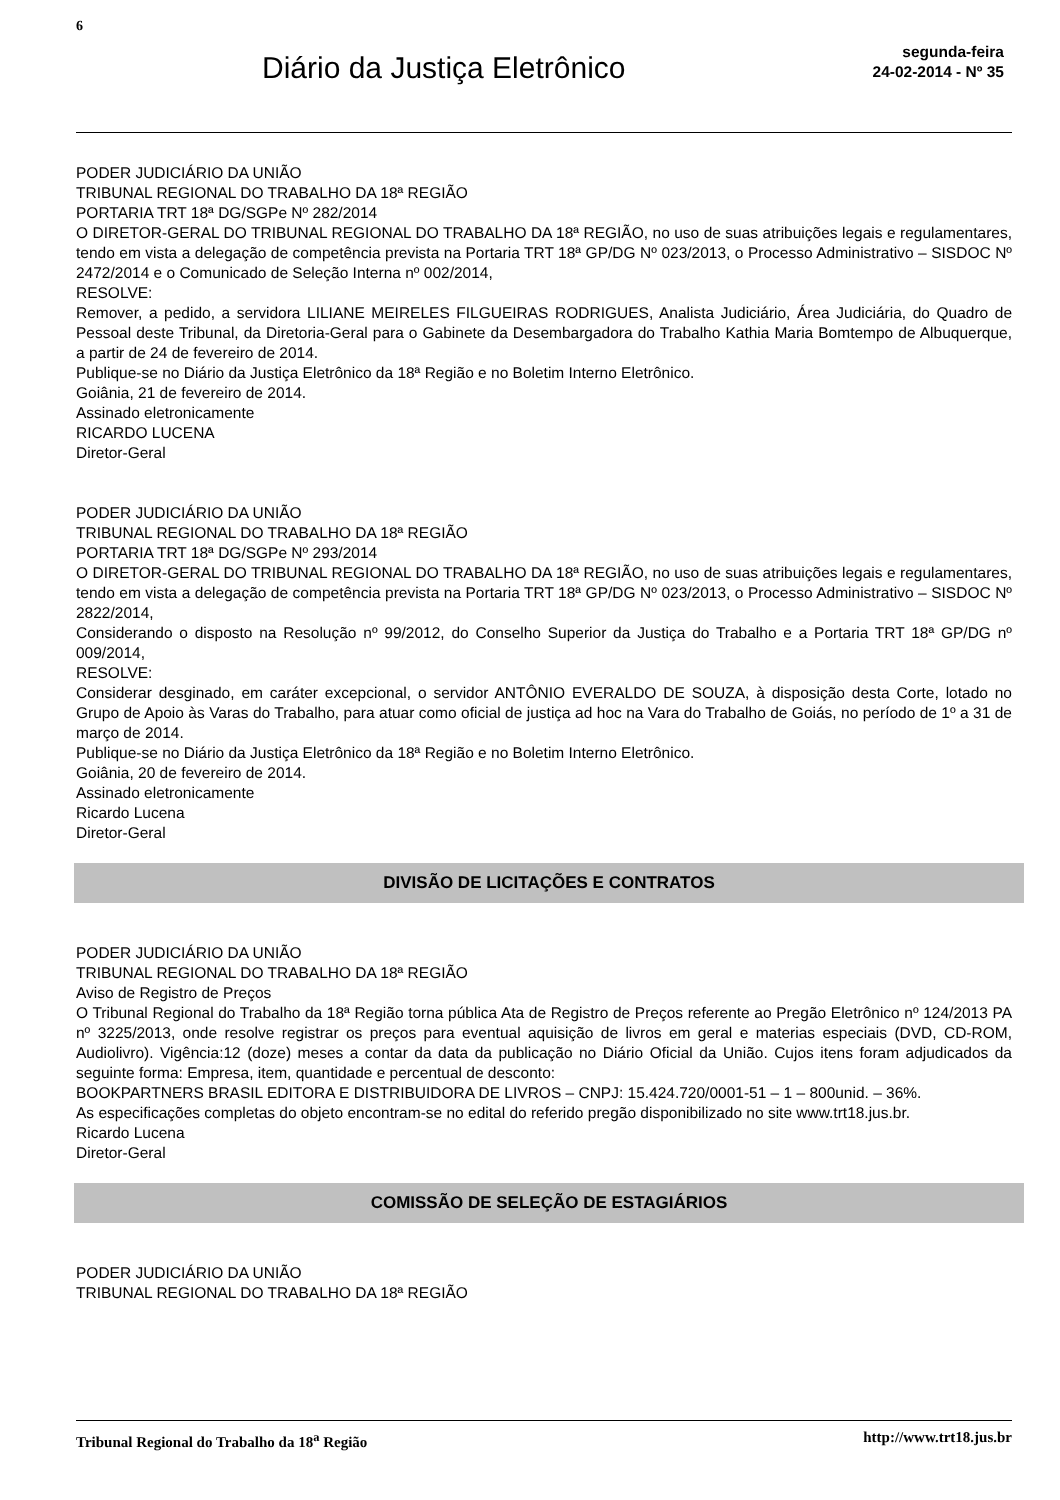6
Diário da Justiça Eletrônico
segunda-feira
24-02-2014 - Nº 35
PODER JUDICIÁRIO DA UNIÃO
TRIBUNAL REGIONAL DO TRABALHO DA 18ª REGIÃO
PORTARIA TRT 18ª DG/SGPe Nº 282/2014
O DIRETOR-GERAL DO TRIBUNAL REGIONAL DO TRABALHO DA 18ª REGIÃO, no uso de suas atribuições legais e regulamentares, tendo em vista a delegação de competência prevista na Portaria TRT 18ª GP/DG Nº 023/2013, o Processo Administrativo – SISDOC Nº 2472/2014 e o Comunicado de Seleção Interna nº 002/2014,
RESOLVE:
Remover, a pedido, a servidora LILIANE MEIRELES FILGUEIRAS RODRIGUES, Analista Judiciário, Área Judiciária, do Quadro de Pessoal deste Tribunal, da Diretoria-Geral para o Gabinete da Desembargadora do Trabalho Kathia Maria Bomtempo de Albuquerque, a partir de 24 de fevereiro de 2014.
Publique-se no Diário da Justiça Eletrônico da 18ª Região e no Boletim Interno Eletrônico.
Goiânia, 21 de fevereiro de 2014.
Assinado eletronicamente
RICARDO LUCENA
Diretor-Geral
PODER JUDICIÁRIO DA UNIÃO
TRIBUNAL REGIONAL DO TRABALHO DA 18ª REGIÃO
PORTARIA TRT 18ª DG/SGPe Nº 293/2014
O DIRETOR-GERAL DO TRIBUNAL REGIONAL DO TRABALHO DA 18ª REGIÃO, no uso de suas atribuições legais e regulamentares, tendo em vista a delegação de competência prevista na Portaria TRT 18ª GP/DG Nº 023/2013, o Processo Administrativo – SISDOC Nº 2822/2014,
Considerando o disposto na Resolução nº 99/2012, do Conselho Superior da Justiça do Trabalho e a Portaria TRT 18ª GP/DG nº 009/2014,
RESOLVE:
Considerar desginado, em caráter excepcional, o servidor ANTÔNIO EVERALDO DE SOUZA, à disposição desta Corte, lotado no Grupo de Apoio às Varas do Trabalho, para atuar como oficial de justiça ad hoc na Vara do Trabalho de Goiás, no período de 1º a 31 de março de 2014.
Publique-se no Diário da Justiça Eletrônico da 18ª Região e no Boletim Interno Eletrônico.
Goiânia, 20 de fevereiro de 2014.
Assinado eletronicamente
Ricardo Lucena
Diretor-Geral
DIVISÃO DE LICITAÇÕES E CONTRATOS
PODER JUDICIÁRIO DA UNIÃO
TRIBUNAL REGIONAL DO TRABALHO DA 18ª REGIÃO
Aviso de Registro de Preços
O Tribunal Regional do Trabalho da 18ª Região torna pública Ata de Registro de Preços referente ao Pregão Eletrônico nº 124/2013 PA nº 3225/2013, onde resolve registrar os preços para eventual aquisição de livros em geral e materias especiais (DVD, CD-ROM, Audiolivro). Vigência:12 (doze) meses a contar da data da publicação no Diário Oficial da União. Cujos itens foram adjudicados da seguinte forma: Empresa, item, quantidade e percentual de desconto:
BOOKPARTNERS BRASIL EDITORA E DISTRIBUIDORA DE LIVROS – CNPJ: 15.424.720/0001-51 – 1 – 800unid. – 36%.
As especificações completas do objeto encontram-se no edital do referido pregão disponibilizado no site www.trt18.jus.br.
Ricardo Lucena
Diretor-Geral
COMISSÃO DE SELEÇÃO DE ESTAGIÁRIOS
PODER JUDICIÁRIO DA UNIÃO
TRIBUNAL REGIONAL DO TRABALHO DA 18ª REGIÃO
Tribunal Regional do Trabalho da 18<sup>a</sup> Região http://www.trt18.jus.br